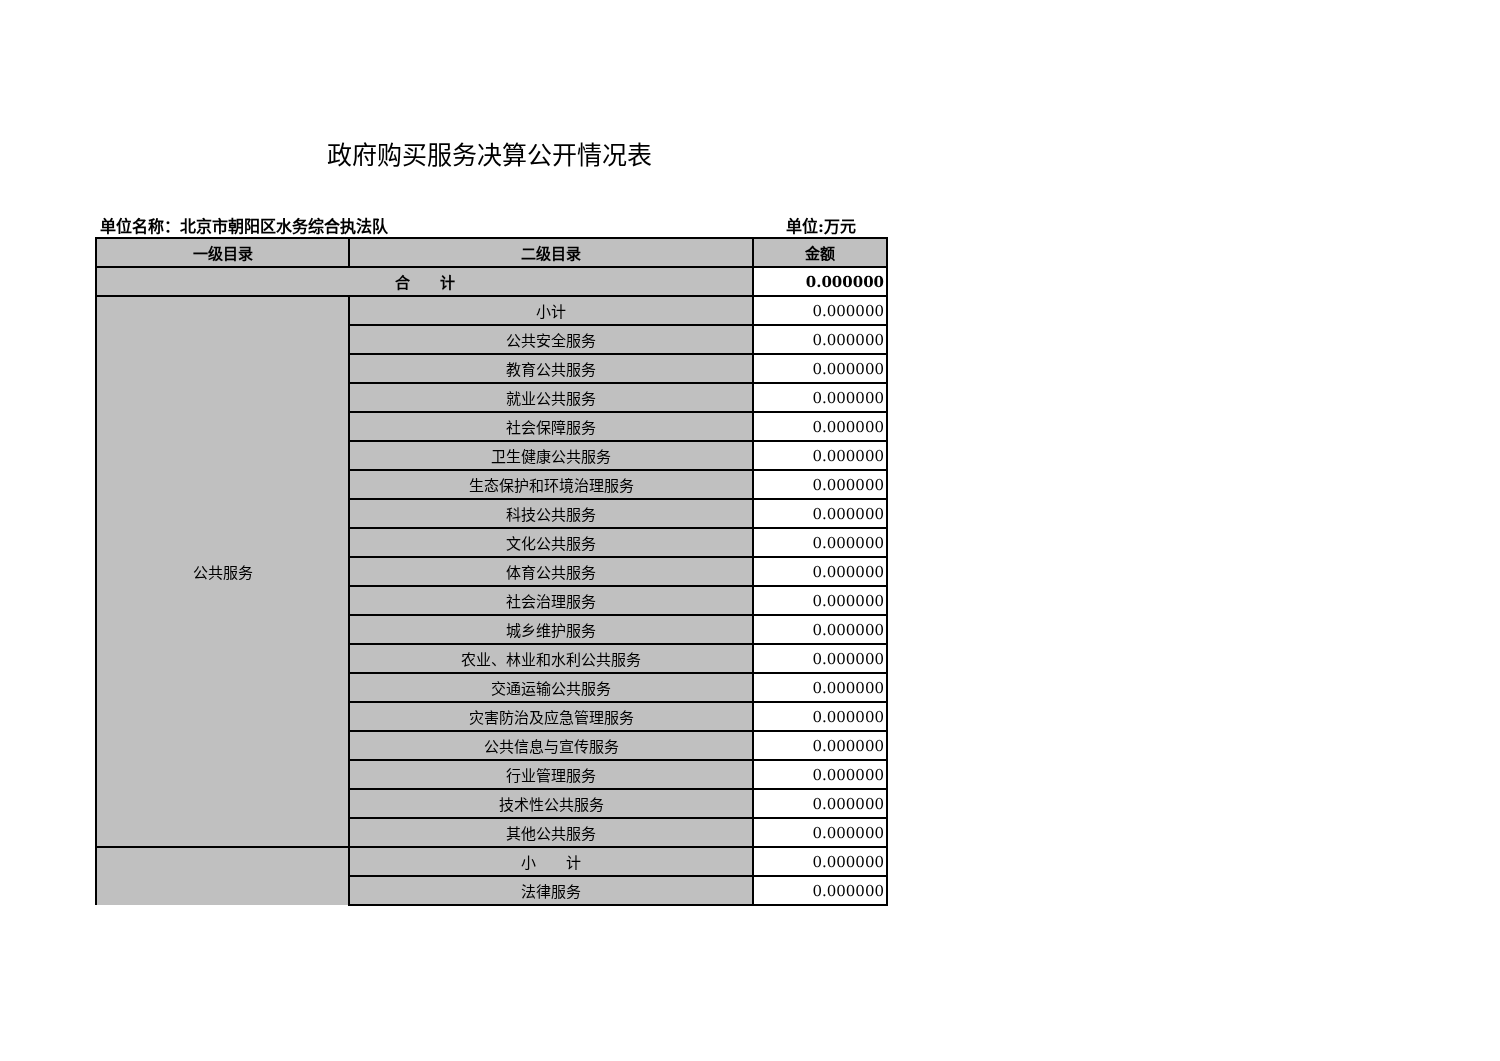政府购买服务决算公开情况表
单位名称：北京市朝阳区水务综合执法队 单位:万元
| 一级目录 | 二级目录 | 金额 |
| --- | --- | --- |
| 合 计 | | 0.000000 |
| 公共服务 | 小计 | 0.000000 |
| | 公共安全服务 | 0.000000 |
| | 教育公共服务 | 0.000000 |
| | 就业公共服务 | 0.000000 |
| | 社会保障服务 | 0.000000 |
| | 卫生健康公共服务 | 0.000000 |
| | 生态保护和环境治理服务 | 0.000000 |
| | 科技公共服务 | 0.000000 |
| | 文化公共服务 | 0.000000 |
| | 体育公共服务 | 0.000000 |
| | 社会治理服务 | 0.000000 |
| | 城乡维护服务 | 0.000000 |
| | 农业、林业和水利公共服务 | 0.000000 |
| | 交通运输公共服务 | 0.000000 |
| | 灾害防治及应急管理服务 | 0.000000 |
| | 公共信息与宣传服务 | 0.000000 |
| | 行业管理服务 | 0.000000 |
| | 技术性公共服务 | 0.000000 |
| | 其他公共服务 | 0.000000 |
| | 小 计 | 0.000000 |
| | 法律服务 | 0.000000 |